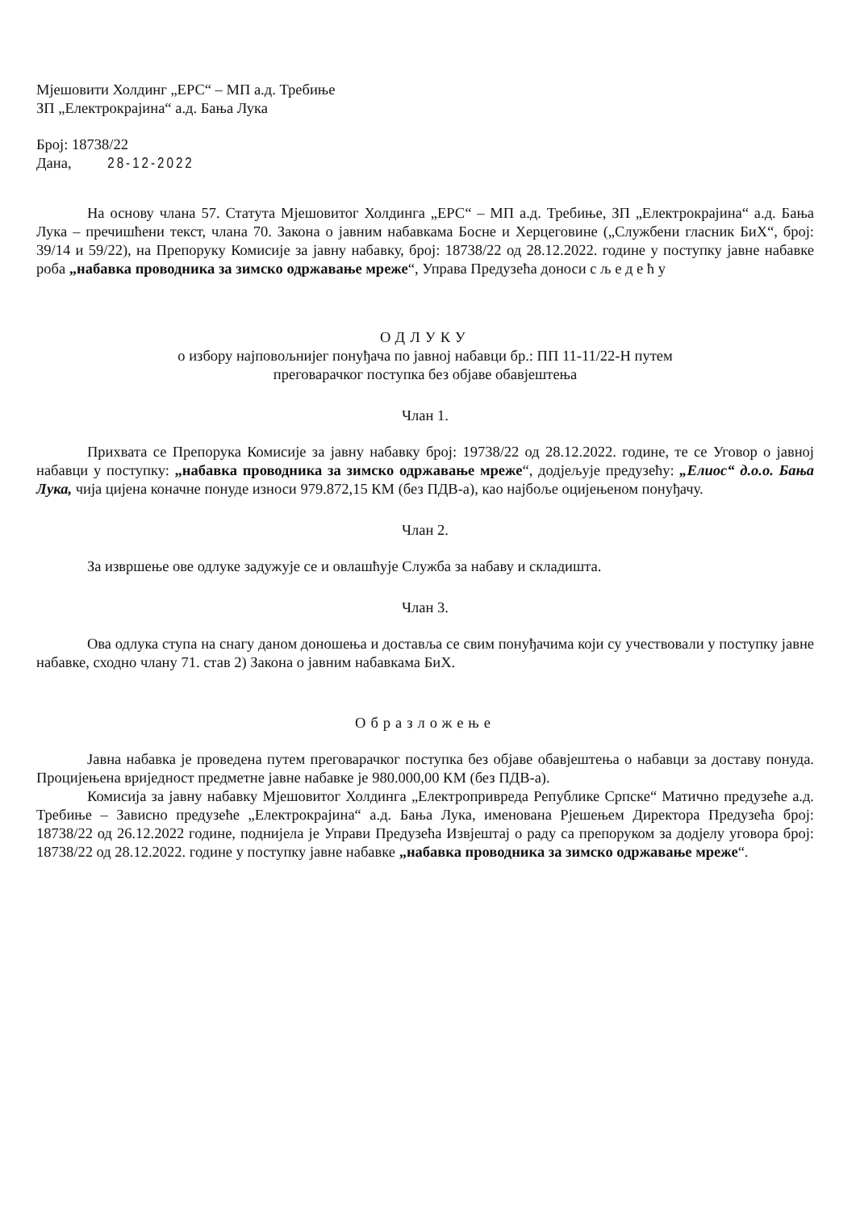Мјешовити Холдинг „ЕРС“ – МП а.д. Требиње
ЗП „Електрокрајина“ а.д. Бања Лука
Број: 18738/22
Дана, 28-12-2022
На основу члана 57. Статута Мјешовитог Холдинга „ЕРС“ – МП а.д. Требиње, ЗП „Електрокрајина“ а.д. Бања Лука – пречишћени текст, члана 70. Закона о јавним набавкама Босне и Херцеговине („Службени гласник БиХ“, број: 39/14 и 59/22), на Препоруку Комисије за јавну набавку, број: 18738/22 од 28.12.2022. године у поступку јавне набавке роба „набавка проводника за зимско одржавање мреже“, Управа Предузећа доноси с љ е д е ћ у
ОДЛУКУ
о избору најповољнијег понуђача по јавној набавци бр.: ПП 11-11/22-Н путем
преговарачког поступка без објаве обавјештења
Члан 1.
Прихвата се Препорука Комисије за јавну набавку број: 19738/22 од 28.12.2022. године, те се Уговор о јавној набавци у поступку: „набавка проводника за зимско одржавање мреже“, додјељује предузећу: „Елиос“ д.о.о. Бања Лука, чија цијена коначне понуде износи 979.872,15 КМ (без ПДВ-а), као најбоље оцијењеном понуђачу.
Члан 2.
За извршење ове одлуке задужује се и овлашћује Служба за набаву и складишта.
Члан 3.
Ова одлука ступа на снагу даном доношења и доставља се свим понуђачима који су учествовали у поступку јавне набавке, сходно члану 71. став 2) Закона о јавним набавкама БиХ.
Образложење
Јавна набавка је проведена путем преговарачког поступка без објаве обавјештења о набавци за доставу понуда. Процијењена вриједност предметне јавне набавке је 980.000,00 КМ (без ПДВ-а).
Комисија за јавну набавку Мјешовитог Холдинга „Електропривреда Републике Српске“ Матично предузеће а.д. Требиње – Зависно предузеће „Електрокрајина“ а.д. Бања Лука, именована Рјешењем Директора Предузећа број: 18738/22 од 26.12.2022 године, поднијела је Управи Предузећа Извјештај о раду са препоруком за додјелу уговора број: 18738/22 од 28.12.2022. године у поступку јавне набавке „набавка проводника за зимско одржавање мреже“.